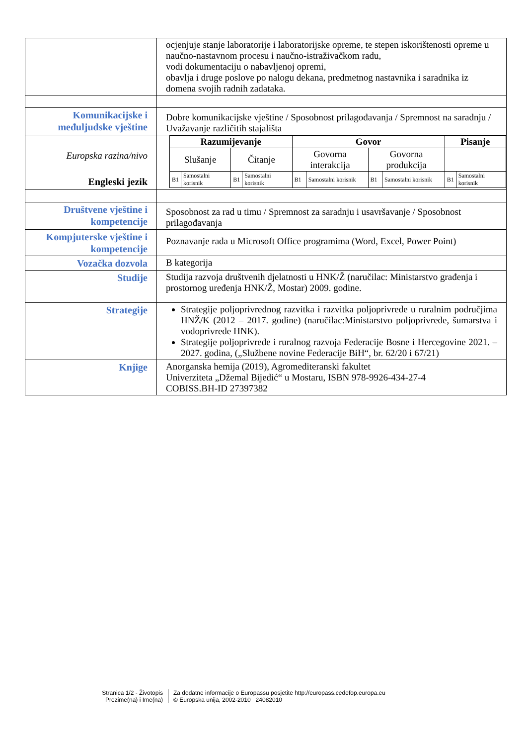| | ocjenjuje stanje laboratorije i laboratorijske opreme, te stepen iskorištenosti opreme u naučno-nastavnom procesu i naučno-istraživačkom radu, vodi dokumentaciju o nabavljenoj opremi, obavlja i druge poslove po nalogu dekana, predmetnog nastavnika i saradnika iz domena svojih radnih zadataka. |
| Komunikacijske i međuljudske vještine | Dobre komunikacijske vještine / Sposobnost prilagođavanja / Spremnost na saradnju / Uvažavanje različitih stajališta |
| Europska razina/nivo Engleski jezik | / Razumijevanje / / / / Govor / / / / Pisanje / / / Slušanje / / Čitanje / / Govorna interakcija / / Govorna produkcija / / / / / B1 / Samostalni korisnik / B1 / Samostalni korisnik / B1 / Samostalni korisnik / B1 / Samostalni korisnik / B1 / Samostalni korisnik / |
| Društvene vještine i kompetencije | Sposobnost za rad u timu / Spremnost za saradnju i usavršavanje / Sposobnost prilagođavanja |
| Kompjuterske vještine i kompetencije | Poznavanje rada u Microsoft Office programima (Word, Excel, Power Point) |
| Vozačka dozvola | B kategorija |
| Studije | Studija razvoja društvenih djelatnosti u HNK/Ž (naručilac: Ministarstvo građenja i prostornog uređenja HNK/Ž, Mostar) 2009. godine. |
| Strategije | Strategije poljoprivrednog razvitka i razvitka poljoprivrede u ruralnim područjima HNŽ/K (2012 – 2017. godine) (naručilac:Ministarstvo poljoprivrede, šumarstva i vodoprivrede HNK). Strategije poljoprivrede i ruralnog razvoja Federacije Bosne i Hercegovine 2021. – 2027. godina, („Službene novine Federacije BiH“, br. 62/20 i 67/21) |
| Knjige | Anorganska hemija (2019), Agromediteranski fakultet Univerziteta „Džemal Bijedić“ u Mostaru, ISBN 978-9926-434-27-4 COBISS.BH-ID 27397382 |
Stranica 1/2 - Životopis
Prezime(na) i Ime(na)
Za dodatne informacije o Europassu posjetite http://europass.cedefop.europa.eu
© Europska unija, 2002-2010 24082010